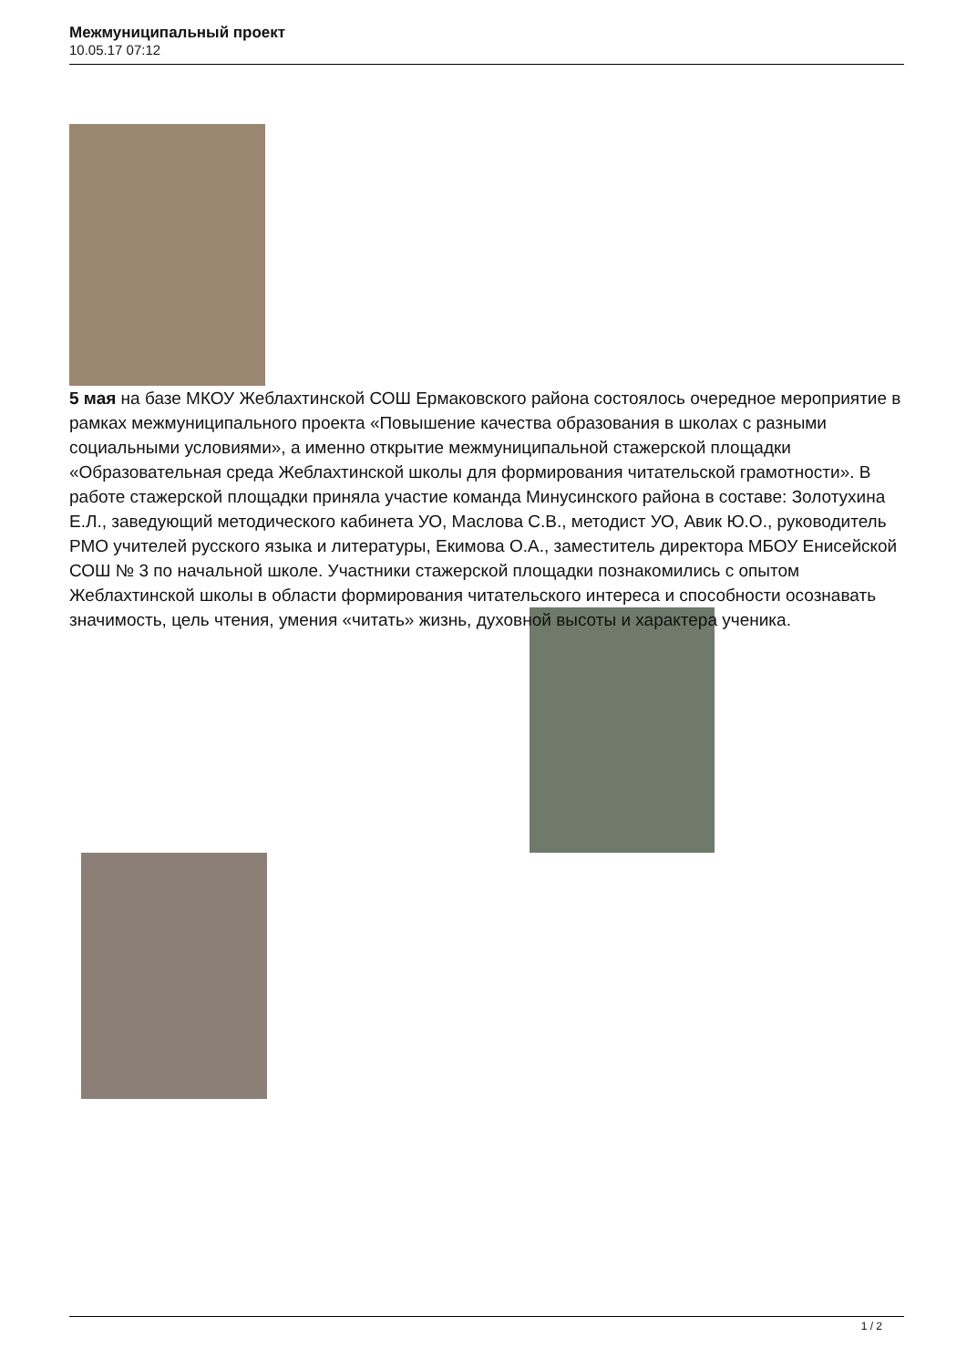Межмуниципальный проект
10.05.17 07:12
5 мая на базе МКОУ Жеблахтинской СОШ Ермаковского района состоялось очередное мероприятие в рамках межмуниципального проекта «Повышение качества образования в школах с разными социальными условиями», а именно открытие межмуниципальной стажерской площадки «Образовательная среда Жеблахтинской школы для формирования читательской грамотности». В работе стажерской площадки приняла участие команда Минусинского района в составе: Золотухина Е.Л., заведующий методического кабинета УО, Маслова С.В., методист УО, Авик Ю.О., руководитель РМО учителей русского языка и литературы, Екимова О.А., заместитель директора МБОУ Енисейской СОШ № 3 по начальной школе. Участники стажерской площадки познакомились с опытом Жеблахтинской школы в области формирования читательского интереса и способности осознавать значимость, цель чтения, умения «читать» жизнь, духовной высоты и характера ученика.
1 / 2